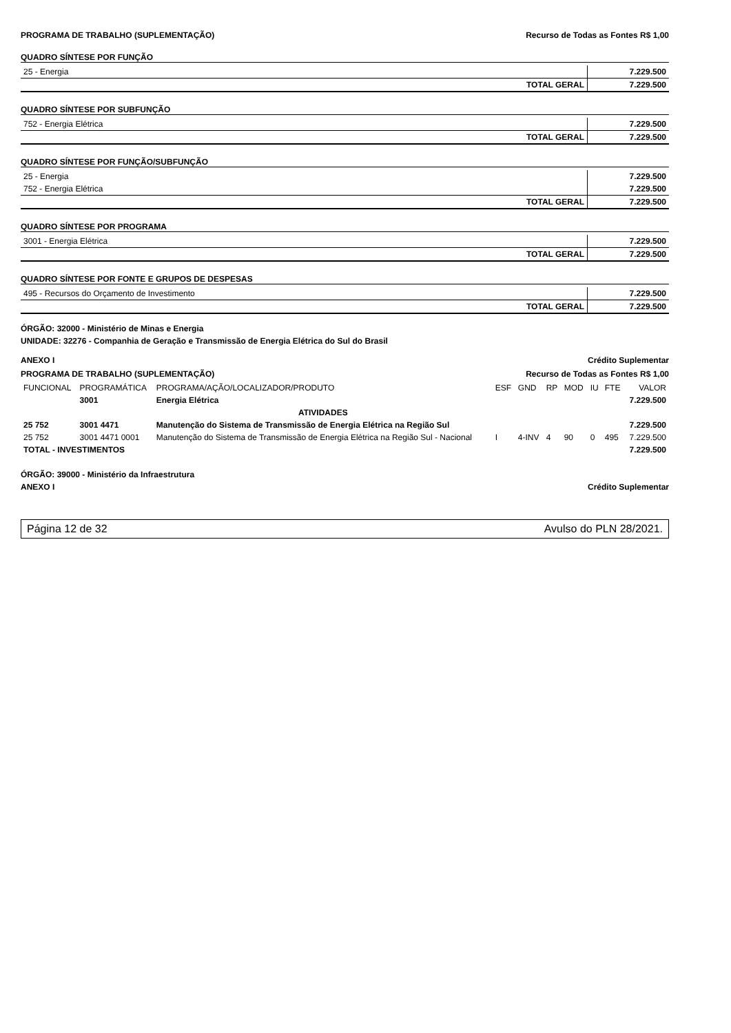PROGRAMA DE TRABALHO (SUPLEMENTAÇÃO) Recurso de Todas as Fontes R$ 1,00
QUADRO SÍNTESE POR FUNÇÃO
| 25 - Energia | 7.229.500 |
| TOTAL GERAL | 7.229.500 |
QUADRO SÍNTESE POR SUBFUNÇÃO
| 752 - Energia Elétrica | 7.229.500 |
| TOTAL GERAL | 7.229.500 |
QUADRO SÍNTESE POR FUNÇÃO/SUBFUNÇÃO
| 25 - Energia | 7.229.500 |
| 752 - Energia Elétrica | 7.229.500 |
| TOTAL GERAL | 7.229.500 |
QUADRO SÍNTESE POR PROGRAMA
| 3001 - Energia Elétrica | 7.229.500 |
| TOTAL GERAL | 7.229.500 |
QUADRO SÍNTESE POR FONTE E GRUPOS DE DESPESAS
| 495 - Recursos do Orçamento de Investimento | 7.229.500 |
| TOTAL GERAL | 7.229.500 |
ÓRGÃO: 32000 - Ministério de Minas e Energia
UNIDADE: 32276 - Companhia de Geração e Transmissão de Energia Elétrica do Sul do Brasil
ANEXO I Crédito Suplementar
PROGRAMA DE TRABALHO (SUPLEMENTAÇÃO) Recurso de Todas as Fontes R$ 1,00
| FUNCIONAL | PROGRAMÁTICA | PROGRAMA/AÇÃO/LOCALIZADOR/PRODUTO | ESF | GND | RP | MOD | IU | FTE | VALOR |
| --- | --- | --- | --- | --- | --- | --- | --- | --- | --- |
| | 3001 | Energia Elétrica | | | | | | | 7.229.500 |
| | | ATIVIDADES | | | | | | | |
| 25 752 | 3001 4471 | Manutenção do Sistema de Transmissão de Energia Elétrica na Região Sul | | | | | | | 7.229.500 |
| 25 752 | 3001 4471 0001 | Manutenção do Sistema de Transmissão de Energia Elétrica na Região Sul - Nacional | I | 4-INV | 4 | 90 | 0 | 495 | 7.229.500 |
| TOTAL - INVESTIMENTOS | | | | | | | | | 7.229.500 |
ÓRGÃO: 39000 - Ministério da Infraestrutura
ANEXO I Crédito Suplementar
Página 12 de 32 Avulso do PLN 28/2021.